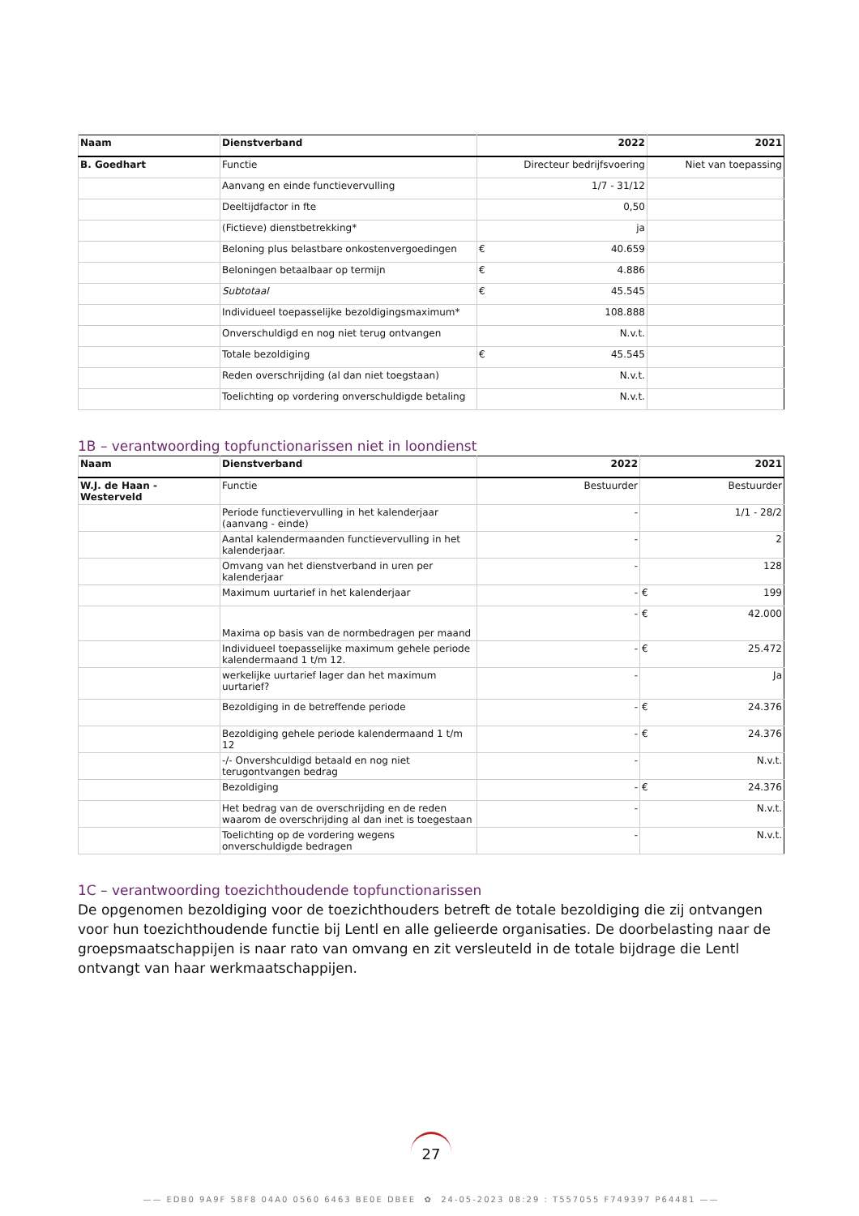| Naam | Dienstverband | 2022 | | 2021 |
| --- | --- | --- | --- | --- |
| B. Goedhart | Functie | Directeur bedrijfsvoering | | Niet van toepassing |
| | Aanvang en einde functievervulling | 1/7 - 31/12 | | |
| | Deeltijdfactor in fte | 0,50 | | |
| | (Fictieve) dienstbetrekking* | ja | | |
| | Beloning plus belastbare onkostenvergoedingen | € | 40.659 | |
| | Beloningen betaalbaar op termijn | € | 4.886 | |
| | Subtotaal | € | 45.545 | |
| | Individueel toepasselijke bezoldigingsmaximum* | 108.888 | | |
| | Onverschuldigd en nog niet terug ontvangen | N.v.t. | | |
| | Totale bezoldiging | € | 45.545 | |
| | Reden overschrijding (al dan niet toegstaan) | N.v.t. | | |
| | Toelichting op vordering onverschuldigde betaling | N.v.t. | | |
1B – verantwoording topfunctionarissen niet in loondienst
| Naam | Dienstverband | 2022 | 2021 | |
| --- | --- | --- | --- | --- |
| W.J. de Haan - Westerveld | Functie | Bestuurder | Bestuurder | |
| | Periode functievervulling in het kalenderjaar (aanvang - einde) | - | 1/1 - 28/2 | |
| | Aantal kalendermaanden functievervulling in het kalenderjaar. | - | 2 | |
| | Omvang van het dienstverband in uren per kalenderjaar | - | 128 | |
| | Maximum uurtarief in het kalenderjaar | - | € | 199 |
| | Maxima op basis van de normbedragen per maand | - | € | 42.000 |
| | Individueel toepasselijke maximum gehele periode kalendermaand 1 t/m 12. | - | € | 25.472 |
| | werkelijke uurtarief lager dan het maximum uurtarief? | - | Ja | |
| | Bezoldiging in de betreffende periode | - | € | 24.376 |
| | Bezoldiging gehele periode kalendermaand 1 t/m 12 | - | € | 24.376 |
| | -/- Onvershculdigd betaald en nog niet terugontvangen bedrag | - | N.v.t. | |
| | Bezoldiging | - | € | 24.376 |
| | Het bedrag van de overschrijding en de reden waarom de overschrijding al dan inet is toegestaan | - | N.v.t. | |
| | Toelichting op de vordering wegens onverschuldigde bedragen | - | N.v.t. | |
1C – verantwoording toezichthoudende topfunctionarissen
De opgenomen bezoldiging voor de toezichthouders betreft de totale bezoldiging die zij ontvangen voor hun toezichthoudende functie bij Lentl en alle gelieerde organisaties. De doorbelasting naar de groepsmaatschappijen is naar rato van omvang en zit versleuteld in de totale bijdrage die Lentl ontvangt van haar werkmaatschappijen.
27
—— EDB0 9A9F 58F8 04A0 0560 6463 BE0E DBEE ✿ 24-05-2023 08:29 : T557055 F749397 P64481 ——